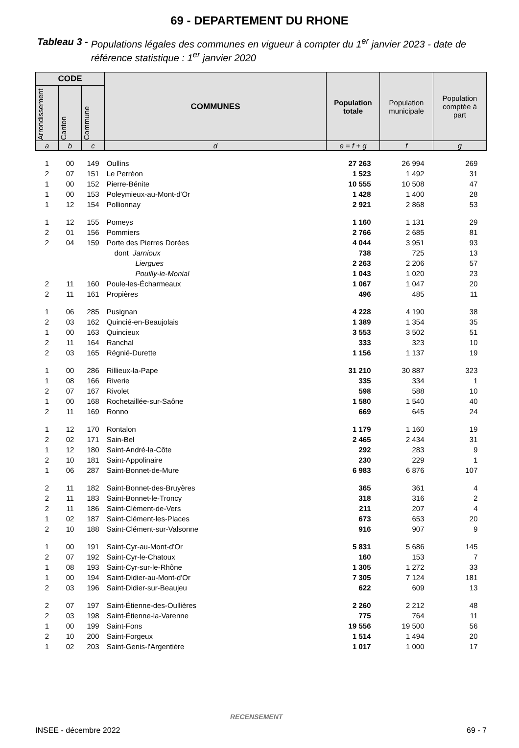69 - DEPARTEMENT DU RHONE
Tableau 3 - Populations légales des communes en vigueur à compter du 1<sup>er</sup> janvier 2023 - date de référence statistique : 1<sup>er</sup> janvier 2020
| CODE | | | COMMUNES | Population totale | Population municipale | Population comptée à part |
| --- | --- | --- | --- | --- | --- | --- |
| Arrondissement | Canton | Commune | | | | |
| a | b | c | d | e = f + g | f | g |
| 1 | 00 | 149 | Oullins | 27 263 | 26 994 | 269 |
| 2 | 07 | 151 | Le Perréon | 1 523 | 1 492 | 31 |
| 1 | 00 | 152 | Pierre-Bénite | 10 555 | 10 508 | 47 |
| 1 | 00 | 153 | Poleymieux-au-Mont-d'Or | 1 428 | 1 400 | 28 |
| 1 | 12 | 154 | Pollionnay | 2 921 | 2 868 | 53 |
| 1 | 12 | 155 | Pomeys | 1 160 | 1 131 | 29 |
| 2 | 01 | 156 | Pommiers | 2 766 | 2 685 | 81 |
| 2 | 04 | 159 | Porte des Pierres Dorées | 4 044 | 3 951 | 93 |
| | | | dont Jarnioux | 738 | 725 | 13 |
| | | | Liergues | 2 263 | 2 206 | 57 |
| | | | Pouilly-le-Monial | 1 043 | 1 020 | 23 |
| 2 | 11 | 160 | Poule-les-Écharmeaux | 1 067 | 1 047 | 20 |
| 2 | 11 | 161 | Propières | 496 | 485 | 11 |
| 1 | 06 | 285 | Pusignan | 4 228 | 4 190 | 38 |
| 2 | 03 | 162 | Quincié-en-Beaujolais | 1 389 | 1 354 | 35 |
| 1 | 00 | 163 | Quincieux | 3 553 | 3 502 | 51 |
| 2 | 11 | 164 | Ranchal | 333 | 323 | 10 |
| 2 | 03 | 165 | Régnié-Durette | 1 156 | 1 137 | 19 |
| 1 | 00 | 286 | Rillieux-la-Pape | 31 210 | 30 887 | 323 |
| 1 | 08 | 166 | Riverie | 335 | 334 | 1 |
| 2 | 07 | 167 | Rivolet | 598 | 588 | 10 |
| 1 | 00 | 168 | Rochetaillée-sur-Saône | 1 580 | 1 540 | 40 |
| 2 | 11 | 169 | Ronno | 669 | 645 | 24 |
| 1 | 12 | 170 | Rontalon | 1 179 | 1 160 | 19 |
| 2 | 02 | 171 | Sain-Bel | 2 465 | 2 434 | 31 |
| 1 | 12 | 180 | Saint-André-la-Côte | 292 | 283 | 9 |
| 2 | 10 | 181 | Saint-Appolinaire | 230 | 229 | 1 |
| 1 | 06 | 287 | Saint-Bonnet-de-Mure | 6 983 | 6 876 | 107 |
| 2 | 11 | 182 | Saint-Bonnet-des-Bruyères | 365 | 361 | 4 |
| 2 | 11 | 183 | Saint-Bonnet-le-Troncy | 318 | 316 | 2 |
| 2 | 11 | 186 | Saint-Clément-de-Vers | 211 | 207 | 4 |
| 1 | 02 | 187 | Saint-Clément-les-Places | 673 | 653 | 20 |
| 2 | 10 | 188 | Saint-Clément-sur-Valsonne | 916 | 907 | 9 |
| 1 | 00 | 191 | Saint-Cyr-au-Mont-d'Or | 5 831 | 5 686 | 145 |
| 2 | 07 | 192 | Saint-Cyr-le-Chatoux | 160 | 153 | 7 |
| 1 | 08 | 193 | Saint-Cyr-sur-le-Rhône | 1 305 | 1 272 | 33 |
| 1 | 00 | 194 | Saint-Didier-au-Mont-d'Or | 7 305 | 7 124 | 181 |
| 2 | 03 | 196 | Saint-Didier-sur-Beaujeu | 622 | 609 | 13 |
| 2 | 07 | 197 | Saint-Étienne-des-Oullières | 2 260 | 2 212 | 48 |
| 2 | 03 | 198 | Saint-Étienne-la-Varenne | 775 | 764 | 11 |
| 1 | 00 | 199 | Saint-Fons | 19 556 | 19 500 | 56 |
| 2 | 10 | 200 | Saint-Forgeux | 1 514 | 1 494 | 20 |
| 1 | 02 | 203 | Saint-Genis-l'Argentière | 1 017 | 1 000 | 17 |
RECENSEMENT
INSEE - décembre 2022 69 - 7